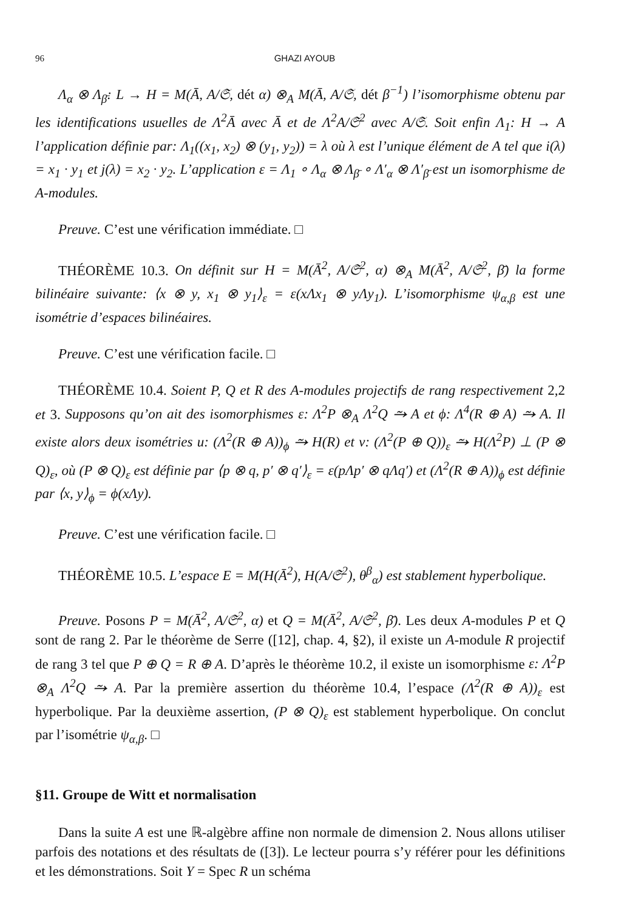96 GHAZI AYOUB
Λ<sub>α</sub> ⊗ Λ<sub>β̄</sub>: L → H = M(Ā, A/𝔖, dét α) ⊗<sub>A</sub> M(Ā, A/𝔖, dét β<sup>−1</sup>) l’isomorphisme obtenu par les identifications usuelles de Λ<sup>2</sup>Ā avec Ā et de Λ<sup>2</sup>A/𝔖<sup>2</sup> avec A/𝔖. Soit enfin Λ<sub>1</sub>: H → A l’application définie par: Λ<sub>1</sub>((x<sub>1</sub>, x<sub>2</sub>) ⊗ (y<sub>1</sub>, y<sub>2</sub>)) = λ où λ est l’unique élément de A tel que i(λ) = x<sub>1</sub> · y<sub>1</sub> et j(λ) = x<sub>2</sub> · y<sub>2</sub>. L’application ε = Λ<sub>1</sub> ∘ Λ<sub>α</sub> ⊗ Λ<sub>β̄</sub> ∘ Λ′<sub>α</sub> ⊗ Λ′<sub>β̄</sub> est un isomorphisme de A-modules.
Preuve. C’est une vérification immédiate. □
THÉORÈME 10.3. On définit sur H = M(Ā<sup>2</sup>, A/𝔖<sup>2</sup>, α) ⊗<sub>A</sub> M(Ā<sup>2</sup>, A/𝔖<sup>2</sup>, β̄) la forme bilinéaire suivante: ⟨x ⊗ y, x<sub>1</sub> ⊗ y<sub>1</sub>⟩<sub>ε</sub> = ε(xΛx<sub>1</sub> ⊗ yΛy<sub>1</sub>). L’isomorphisme ψ<sub>α,β</sub> est une isométrie d’espaces bilinéaires.
Preuve. C’est une vérification facile. □
THÉORÈME 10.4. Soient P, Q et R des A-modules projectifs de rang respectivement 2,2 et 3. Supposons qu’on ait des isomorphismes ε: Λ<sup>2</sup>P ⊗<sub>A</sub> Λ<sup>2</sup>Q ⥲ A et ϕ: Λ<sup>4</sup>(R ⊕ A) ⥲ A. Il existe alors deux isométries u: (Λ<sup>2</sup>(R ⊕ A))<sub>ϕ</sub> ⥲ H(R) et v: (Λ<sup>2</sup>(P ⊕ Q))<sub>ε</sub> ⥲ H(Λ<sup>2</sup>P) ⊥ (P ⊗ Q)<sub>ε</sub>, où (P ⊗ Q)<sub>ε</sub> est définie par ⟨p ⊗ q, p′ ⊗ q′⟩<sub>ε</sub> = ε(pΛp′ ⊗ qΛq′) et (Λ<sup>2</sup>(R ⊕ A))<sub>ϕ</sub> est définie par ⟨x, y⟩<sub>ϕ</sub> = ϕ(xΛy).
Preuve. C’est une vérification facile. □
THÉORÈME 10.5. L’espace E = M(H(Ā<sup>2</sup>), H(A/𝔖<sup>2</sup>), θ<sup>β</sup><sub>α</sub>) est stablement hyperbolique.
Preuve. Posons P = M(Ā<sup>2</sup>, A/𝔖<sup>2</sup>, α) et Q = M(Ā<sup>2</sup>, A/𝔖<sup>2</sup>, β̄). Les deux A-modules P et Q sont de rang 2. Par le théorème de Serre ([12], chap. 4, §2), il existe un A-module R projectif de rang 3 tel que P ⊕ Q = R ⊕ A. D’après le théorème 10.2, il existe un isomorphisme ε: Λ<sup>2</sup>P ⊗<sub>A</sub> Λ<sup>2</sup>Q ⥲ A. Par la première assertion du théorème 10.4, l’espace (Λ<sup>2</sup>(R ⊕ A))<sub>ε</sub> est hyperbolique. Par la deuxième assertion, (P ⊗ Q)<sub>ε</sub> est stablement hyperbolique. On conclut par l’isométrie ψ<sub>α,β</sub>. □
§11. Groupe de Witt et normalisation
Dans la suite A est une ℝ-algèbre affine non normale de dimension 2. Nous allons utiliser parfois des notations et des résultats de ([3]). Le lecteur pourra s’y référer pour les définitions et les démonstrations. Soit Y = Spec R un schéma